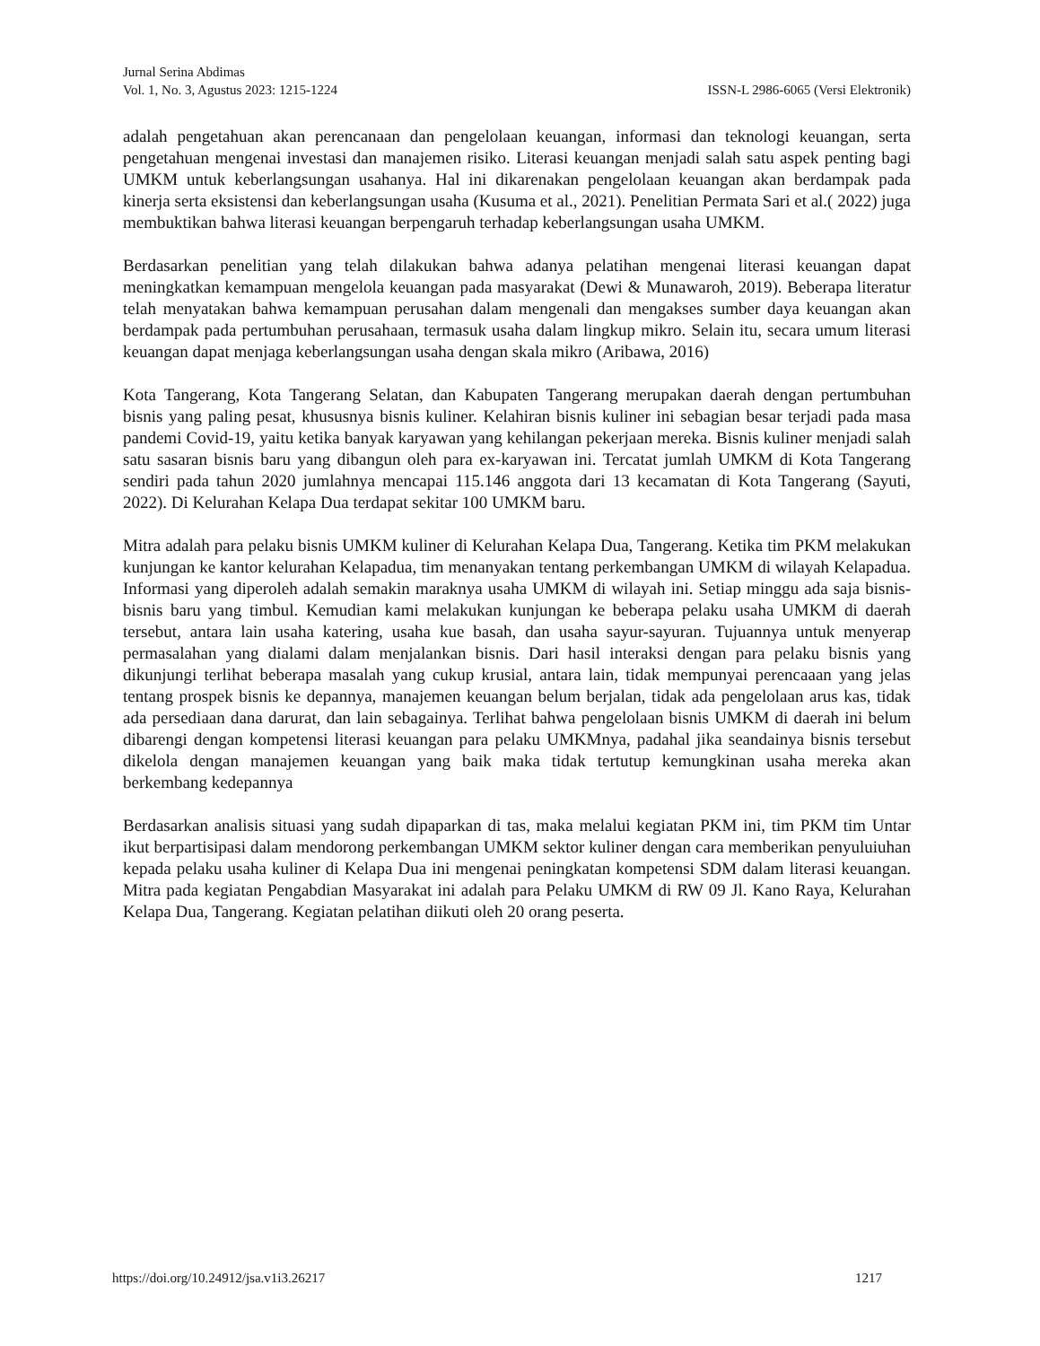Jurnal Serina Abdimas
Vol. 1, No. 3, Agustus 2023: 1215-1224 ISSN-L 2986-6065 (Versi Elektronik)
adalah pengetahuan akan perencanaan dan pengelolaan keuangan, informasi dan teknologi keuangan, serta pengetahuan mengenai investasi dan manajemen risiko. Literasi keuangan menjadi salah satu aspek penting bagi UMKM untuk keberlangsungan usahanya. Hal ini dikarenakan pengelolaan keuangan akan berdampak pada kinerja serta eksistensi dan keberlangsungan usaha (Kusuma et al., 2021). Penelitian Permata Sari et al.( 2022) juga membuktikan bahwa literasi keuangan berpengaruh terhadap keberlangsungan usaha UMKM.
Berdasarkan penelitian yang telah dilakukan bahwa adanya pelatihan mengenai literasi keuangan dapat meningkatkan kemampuan mengelola keuangan pada masyarakat (Dewi & Munawaroh, 2019). Beberapa literatur telah menyatakan bahwa kemampuan perusahan dalam mengenali dan mengakses sumber daya keuangan akan berdampak pada pertumbuhan perusahaan, termasuk usaha dalam lingkup mikro. Selain itu, secara umum literasi keuangan dapat menjaga keberlangsungan usaha dengan skala mikro (Aribawa, 2016)
Kota Tangerang, Kota Tangerang Selatan, dan Kabupaten Tangerang merupakan daerah dengan pertumbuhan bisnis yang paling pesat, khususnya bisnis kuliner. Kelahiran bisnis kuliner ini sebagian besar terjadi pada masa pandemi Covid-19, yaitu ketika banyak karyawan yang kehilangan pekerjaan mereka. Bisnis kuliner menjadi salah satu sasaran bisnis baru yang dibangun oleh para ex-karyawan ini. Tercatat jumlah UMKM di Kota Tangerang sendiri pada tahun 2020 jumlahnya mencapai 115.146 anggota dari 13 kecamatan di Kota Tangerang (Sayuti, 2022). Di Kelurahan Kelapa Dua terdapat sekitar 100 UMKM baru.
Mitra adalah para pelaku bisnis UMKM kuliner di Kelurahan Kelapa Dua, Tangerang. Ketika tim PKM melakukan kunjungan ke kantor kelurahan Kelapadua, tim menanyakan tentang perkembangan UMKM di wilayah Kelapadua. Informasi yang diperoleh adalah semakin maraknya usaha UMKM di wilayah ini. Setiap minggu ada saja bisnis-bisnis baru yang timbul. Kemudian kami melakukan kunjungan ke beberapa pelaku usaha UMKM di daerah tersebut, antara lain usaha katering, usaha kue basah, dan usaha sayur-sayuran. Tujuannya untuk menyerap permasalahan yang dialami dalam menjalankan bisnis. Dari hasil interaksi dengan para pelaku bisnis yang dikunjungi terlihat beberapa masalah yang cukup krusial, antara lain, tidak mempunyai perencaaan yang jelas tentang prospek bisnis ke depannya, manajemen keuangan belum berjalan, tidak ada pengelolaan arus kas, tidak ada persediaan dana darurat, dan lain sebagainya. Terlihat bahwa pengelolaan bisnis UMKM di daerah ini belum dibarengi dengan kompetensi literasi keuangan para pelaku UMKMnya, padahal jika seandainya bisnis tersebut dikelola dengan manajemen keuangan yang baik maka tidak tertutup kemungkinan usaha mereka akan berkembang kedepannya
Berdasarkan analisis situasi yang sudah dipaparkan di tas, maka melalui kegiatan PKM ini, tim PKM tim Untar ikut berpartisipasi dalam mendorong perkembangan UMKM sektor kuliner dengan cara memberikan penyuluiuhan kepada pelaku usaha kuliner di Kelapa Dua ini mengenai peningkatan kompetensi SDM dalam literasi keuangan. Mitra pada kegiatan Pengabdian Masyarakat ini adalah para Pelaku UMKM di RW 09 Jl. Kano Raya, Kelurahan Kelapa Dua, Tangerang. Kegiatan pelatihan diikuti oleh 20 orang peserta.
https://doi.org/10.24912/jsa.v1i3.26217 1217